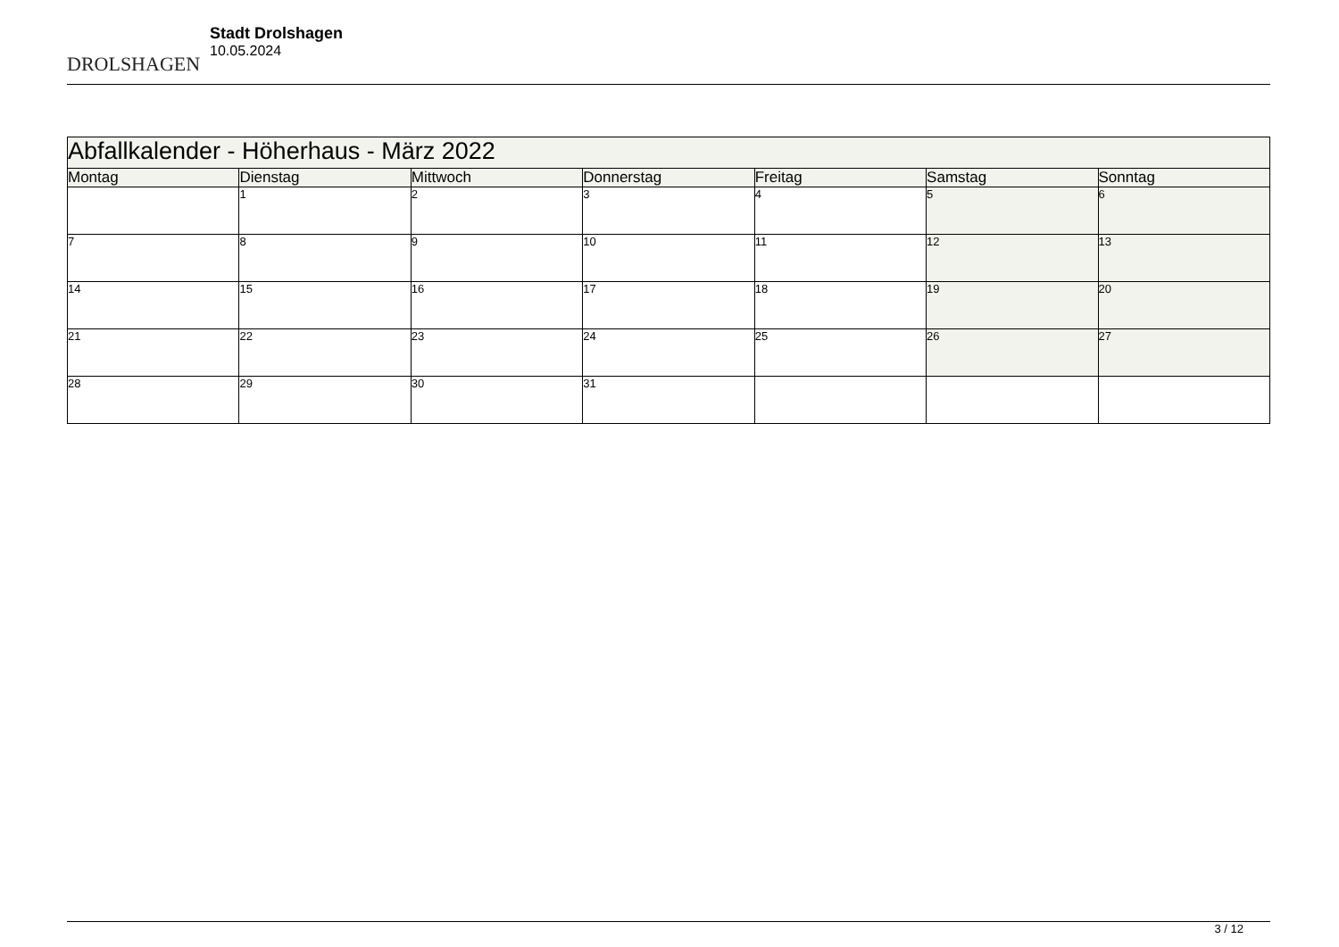DROLSHAGEN
Stadt Drolshagen
10.05.2024
| Abfallkalender - Höherhaus - März 2022 | | | | | | |
| --- | --- | --- | --- | --- | --- | --- |
| Montag | Dienstag | Mittwoch | Donnerstag | Freitag | Samstag | Sonntag |
| | 1 | 2 | 3 | 4 | 5 | 6 |
| 7 | 8 | 9 | 10 | 11 | 12 | 13 |
| 14 | 15 | 16 | 17 | 18 | 19 | 20 |
| 21 | 22 | 23 | 24 | 25 | 26 | 27 |
| 28 | 29 | 30 | 31 | | | |
3 / 12